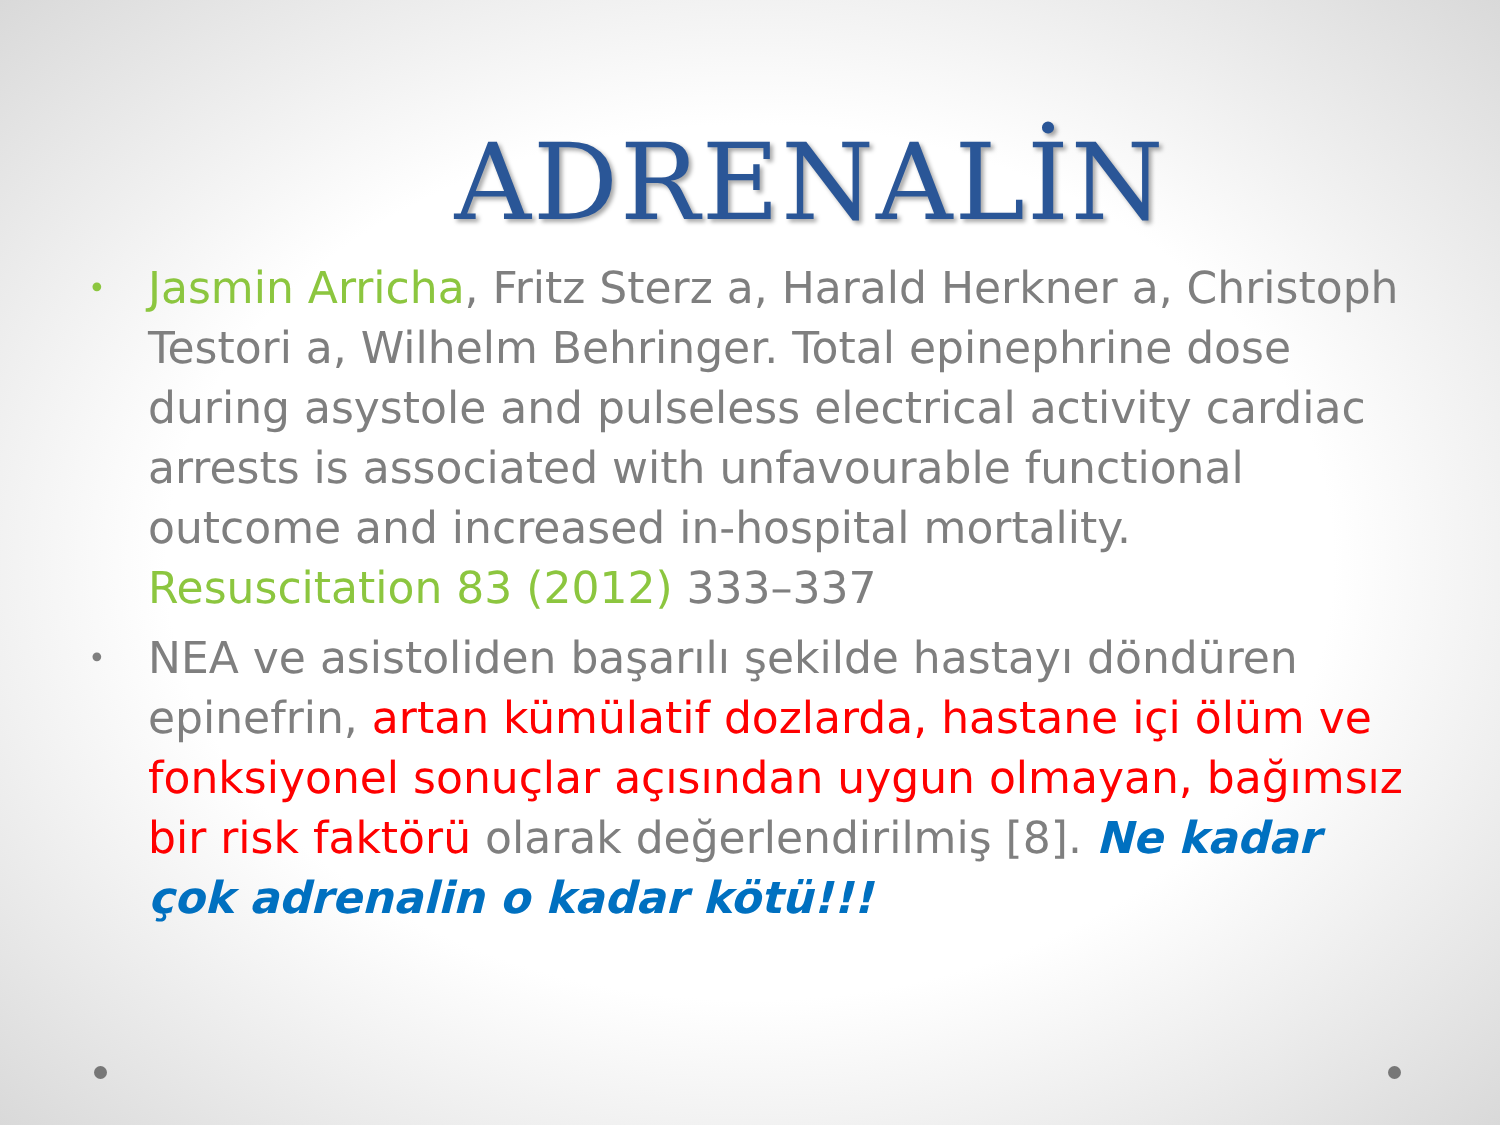ADRENALİN
• Jasmin Arricha, Fritz Sterz a, Harald Herkner a, Christoph Testori a, Wilhelm Behringer. Total epinephrine dose during asystole and pulseless electrical activity cardiac arrests is associated with unfavourable functional outcome and increased in-hospital mortality. Resuscitation 83 (2012) 333–337
• NEA ve asistoliden başarılı şekilde hastayı döndüren epinefrin, artan kümülatif dozlarda, hastane içi ölüm ve fonksiyonel sonuçlar açısından uygun olmayan, bağımsız bir risk faktörü olarak değerlendirilmiş [8]. Ne kadar çok adrenalin o kadar kötü!!!